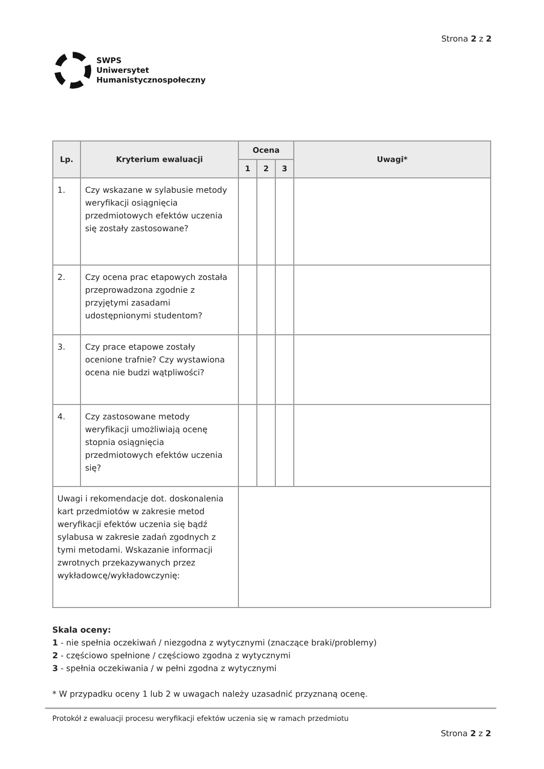SWPS
Uniwersytet
Humanistycznospołeczny
Strona 2 z 2
| Lp. | Kryterium ewaluacji | Ocena | | | Uwagi* |
| --- | --- | --- | --- | --- | --- |
| | | 1 | 2 | 3 | |
| 1. | Czy wskazane w sylabusie metody weryfikacji osiągnięcia przedmiotowych efektów uczenia się zostały zastosowane? | | | | |
| 2. | Czy ocena prac etapowych została przeprowadzona zgodnie z przyjętymi zasadami udostępnionymi studentom? | | | | |
| 3. | Czy prace etapowe zostały ocenione trafnie? Czy wystawiona ocena nie budzi wątpliwości? | | | | |
| 4. | Czy zastosowane metody weryfikacji umożliwiają ocenę stopnia osiągnięcia przedmiotowych efektów uczenia się? | | | | |
| Uwagi i rekomendacje dot. doskonalenia kart przedmiotów w zakresie metod weryfikacji efektów uczenia się bądź sylabusa w zakresie zadań zgodnych z tymi metodami. Wskazanie informacji zwrotnych przekazywanych przez wykładowcę/wykładowczynię: | | | | | |
Skala oceny:
1 - nie spełnia oczekiwań / niezgodna z wytycznymi (znaczące braki/problemy)
2 - częściowo spełnione / częściowo zgodna z wytycznymi
3 - spełnia oczekiwania / w pełni zgodna z wytycznymi
* W przypadku oceny 1 lub 2 w uwagach należy uzasadnić przyznaną ocenę.
Protokół z ewaluacji procesu weryfikacji efektów uczenia się w ramach przedmiotu
Strona 2 z 2